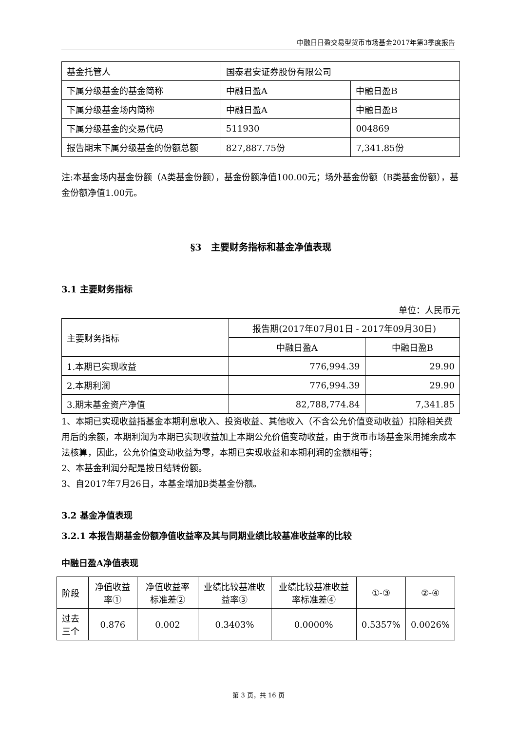中融日日盈交易型货币市场基金2017年第3季度报告
| 基金托管人 | 国泰君安证券股份有限公司 | |
| 下属分级基金的基金简称 | 中融日盈A | 中融日盈B |
| 下属分级基金场内简称 | 中融日盈A | 中融日盈B |
| 下属分级基金的交易代码 | 511930 | 004869 |
| 报告期末下属分级基金的份额总额 | 827,887.75份 | 7,341.85份 |
注:本基金场内基金份额（A类基金份额），基金份额净值100.00元；场外基金份额（B类基金份额），基金份额净值1.00元。
§3　主要财务指标和基金净值表现
3.1 主要财务指标
单位：人民币元
| 主要财务指标 | 报告期(2017年07月01日 - 2017年09月30日) | |
| | 中融日盈A | 中融日盈B |
| 1.本期已实现收益 | 776,994.39 | 29.90 |
| 2.本期利润 | 776,994.39 | 29.90 |
| 3.期末基金资产净值 | 82,788,774.84 | 7,341.85 |
1、本期已实现收益指基金本期利息收入、投资收益、其他收入（不含公允价值变动收益）扣除相关费用后的余额，本期利润为本期已实现收益加上本期公允价值变动收益，由于货币市场基金采用摊余成本法核算，因此，公允价值变动收益为零，本期已实现收益和本期利润的金额相等；
2、本基金利润分配是按日结转份额。
3、自2017年7月26日，本基金增加B类基金份额。
3.2 基金净值表现
3.2.1 本报告期基金份额净值收益率及其与同期业绩比较基准收益率的比较
中融日盈A净值表现
| 阶段 | 净值收益率① | 净值收益率标准差② | 业绩比较基准收益率③ | 业绩比较基准收益率标准差④ | ①-③ | ②-④ |
| 过去三个 | 0.876 | 0.002 | 0.3403% | 0.0000% | 0.5357% | 0.0026% |
第 3 页，共 16 页